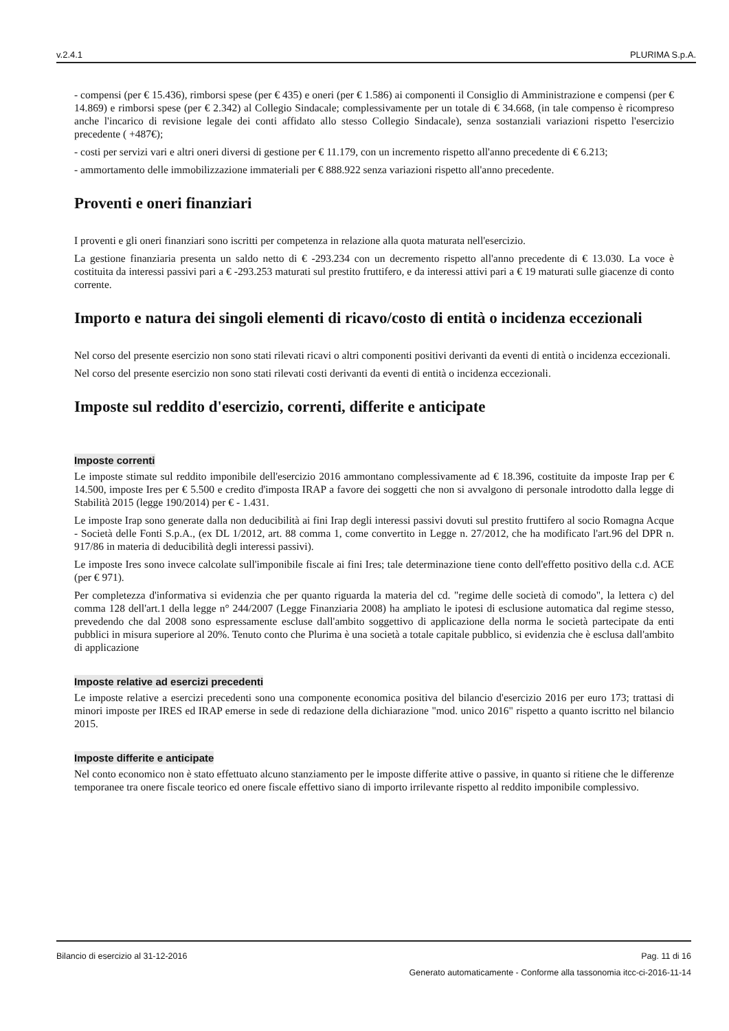v.2.4.1 PLURIMA S.p.A.
- compensi (per € 15.436), rimborsi spese (per € 435) e oneri (per € 1.586) ai componenti il Consiglio di Amministrazione e compensi (per € 14.869) e rimborsi spese (per € 2.342) al Collegio Sindacale; complessivamente per un totale di € 34.668, (in tale compenso è ricompreso anche l'incarico di revisione legale dei conti affidato allo stesso Collegio Sindacale), senza sostanziali variazioni rispetto l'esercizio precedente ( +487€);
- costi per servizi vari e altri oneri diversi di gestione per € 11.179, con un incremento rispetto all'anno precedente di € 6.213;
- ammortamento delle immobilizzazione immateriali per € 888.922 senza variazioni rispetto all'anno precedente.
Proventi e oneri finanziari
I proventi e gli oneri finanziari sono iscritti per competenza in relazione alla quota maturata nell'esercizio.
La gestione finanziaria presenta un saldo netto di € -293.234 con un decremento rispetto all'anno precedente di € 13.030. La voce è costituita da interessi passivi pari a € -293.253 maturati sul prestito fruttifero, e da interessi attivi pari a € 19 maturati sulle giacenze di conto corrente.
Importo e natura dei singoli elementi di ricavo/costo di entità o incidenza eccezionali
Nel corso del presente esercizio non sono stati rilevati ricavi o altri componenti positivi derivanti da eventi di entità o incidenza eccezionali.
Nel corso del presente esercizio non sono stati rilevati costi derivanti da eventi di entità o incidenza eccezionali.
Imposte sul reddito d'esercizio, correnti, differite e anticipate
Imposte correnti
Le imposte stimate sul reddito imponibile dell'esercizio 2016 ammontano complessivamente ad € 18.396, costituite da imposte Irap per € 14.500, imposte Ires per € 5.500 e credito d'imposta IRAP a favore dei soggetti che non si avvalgono di personale introdotto dalla legge di Stabilità 2015 (legge 190/2014) per € - 1.431.
Le imposte Irap sono generate dalla non deducibilità ai fini Irap degli interessi passivi dovuti sul prestito fruttifero al socio Romagna Acque - Società delle Fonti S.p.A., (ex DL 1/2012, art. 88 comma 1, come convertito in Legge n. 27/2012, che ha modificato l'art.96 del DPR n. 917/86 in materia di deducibilità degli interessi passivi).
Le imposte Ires sono invece calcolate sull'imponibile fiscale ai fini Ires; tale determinazione tiene conto dell'effetto positivo della c.d. ACE (per € 971).
Per completezza d'informativa si evidenzia che per quanto riguarda la materia del cd. "regime delle società di comodo", la lettera c) del comma 128 dell'art.1 della legge n° 244/2007 (Legge Finanziaria 2008) ha ampliato le ipotesi di esclusione automatica dal regime stesso, prevedendo che dal 2008 sono espressamente escluse dall'ambito soggettivo di applicazione della norma le società partecipate da enti pubblici in misura superiore al 20%. Tenuto conto che Plurima è una società a totale capitale pubblico, si evidenzia che è esclusa dall'ambito di applicazione
Imposte relative ad esercizi precedenti
Le imposte relative a esercizi precedenti sono una componente economica positiva del bilancio d'esercizio 2016 per euro 173; trattasi di minori imposte per IRES ed IRAP emerse in sede di redazione della dichiarazione "mod. unico 2016" rispetto a quanto iscritto nel bilancio 2015.
Imposte differite e anticipate
Nel conto economico non è stato effettuato alcuno stanziamento per le imposte differite attive o passive, in quanto si ritiene che le differenze temporanee tra onere fiscale teorico ed onere fiscale effettivo siano di importo irrilevante rispetto al reddito imponibile complessivo.
Bilancio di esercizio al 31-12-2016 Pag. 11 di 16
Generato automaticamente - Conforme alla tassonomia itcc-ci-2016-11-14